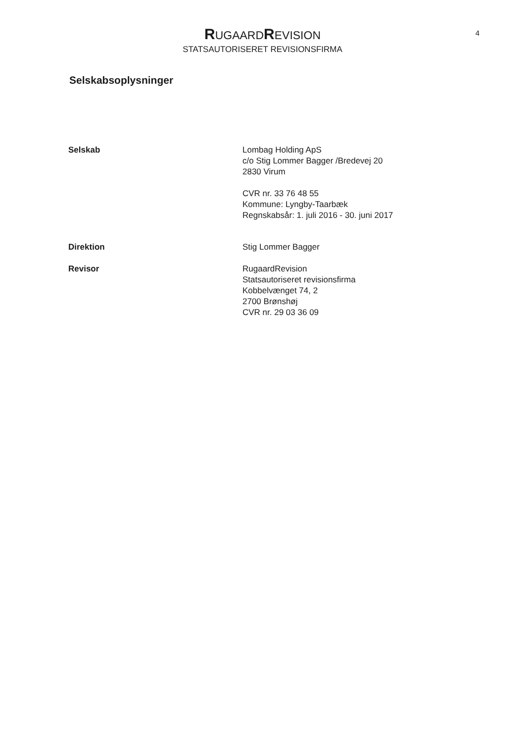RUGAARD REVISION
STATSAUTORISERET REVISIONSFIRMA
4
Selskabsoplysninger
Selskab Lombag Holding ApS
c/o Stig Lommer Bagger /Bredevej 20
2830 Virum
CVR nr. 33 76 48 55
Kommune: Lyngby-Taarbæk
Regnskabsår: 1. juli 2016 - 30. juni 2017
Direktion Stig Lommer Bagger
Revisor RugaardRevision
Statsautoriseret revisionsfirma
Kobbelvænget 74, 2
2700 Brønshøj
CVR nr. 29 03 36 09